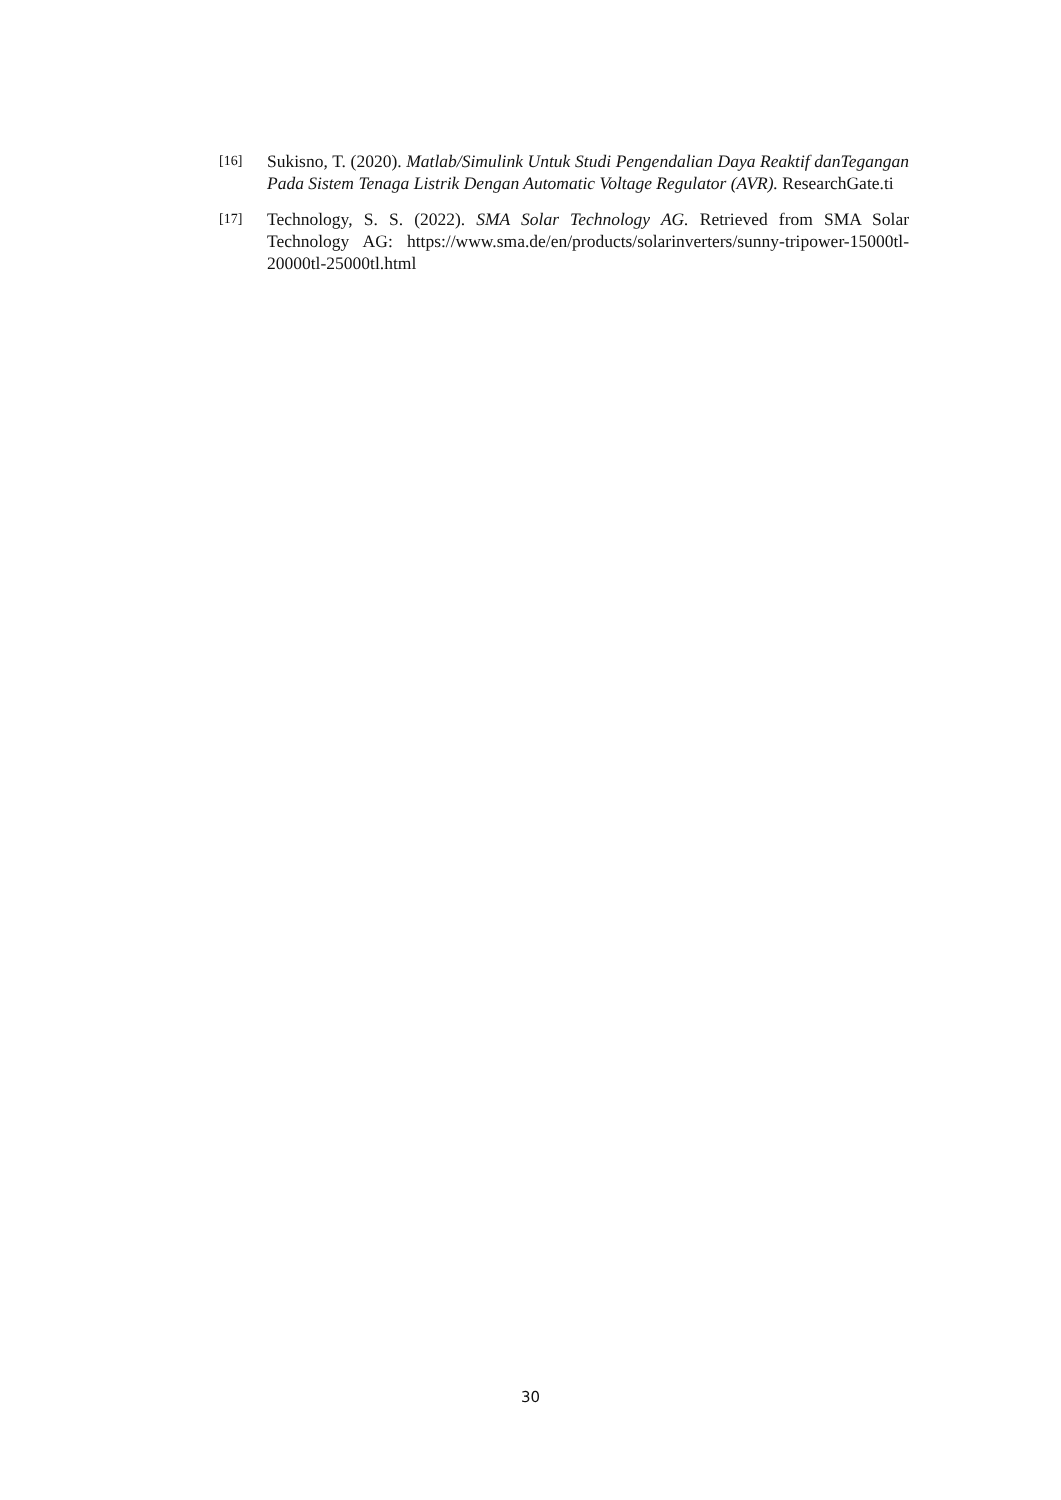[16] Sukisno, T. (2020). Matlab/Simulink Untuk Studi Pengendalian Daya Reaktif danTegangan Pada Sistem Tenaga Listrik Dengan Automatic Voltage Regulator (AVR). ResearchGate.ti
[17] Technology, S. S. (2022). SMA Solar Technology AG. Retrieved from SMA Solar Technology AG: https://www.sma.de/en/products/solarinverters/sunny-tripower-15000tl-20000tl-25000tl.html
30